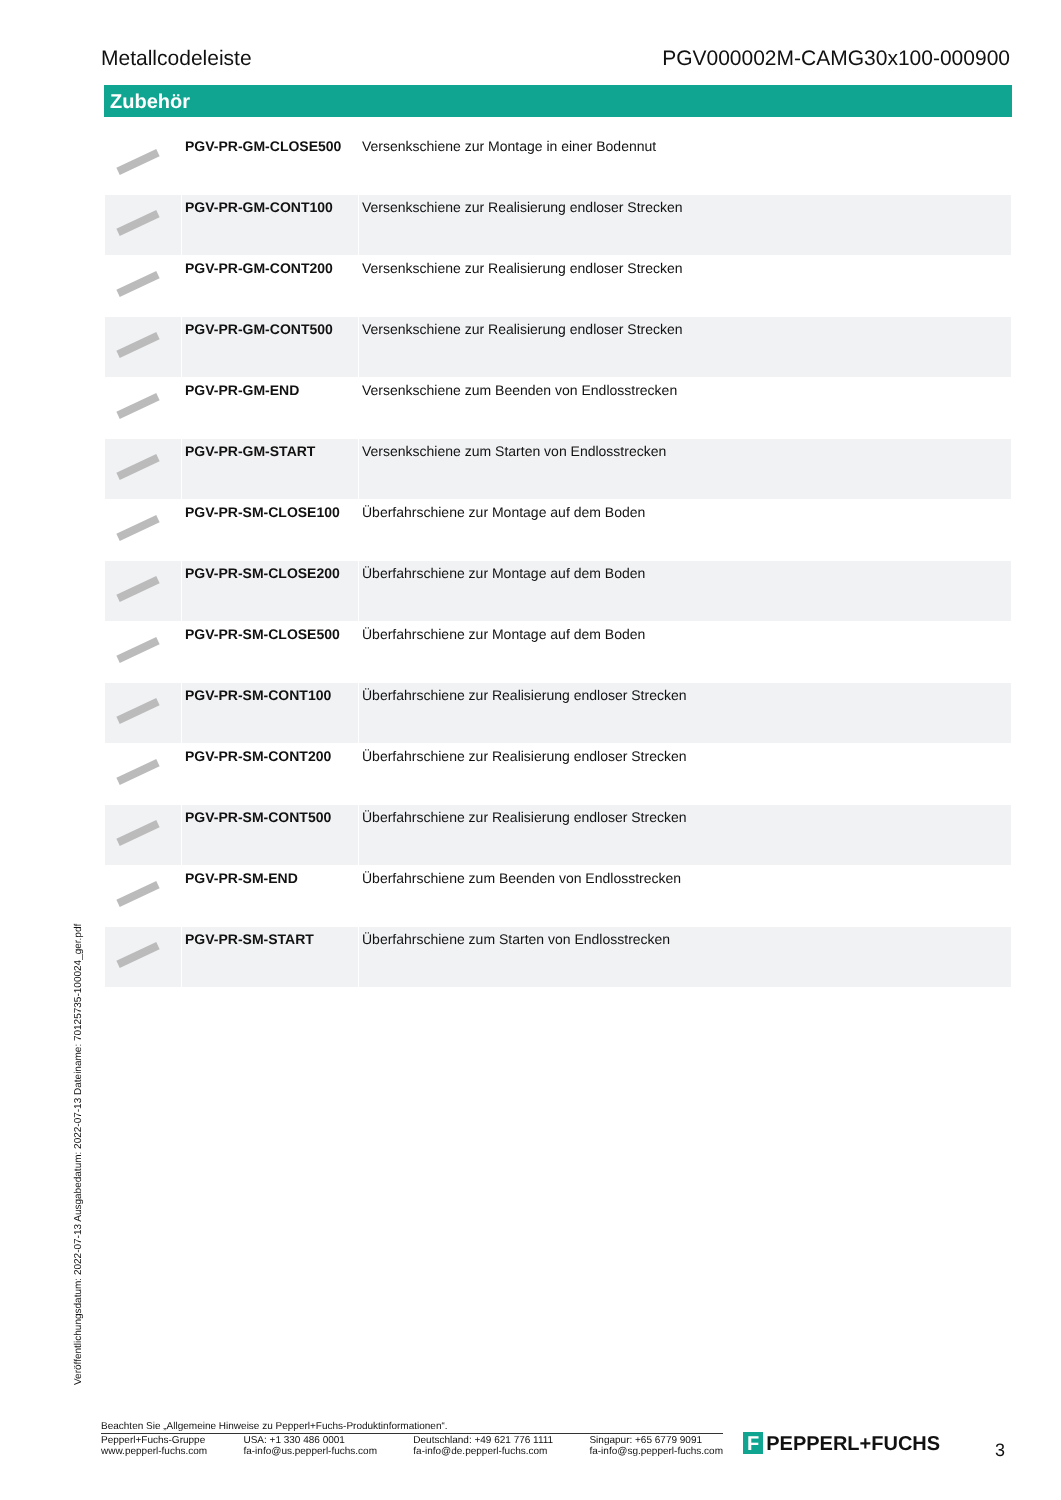Metallcodeleiste PGV000002M-CAMG30x100-000900
Zubehör
| | PGV-PR-GM-CLOSE500 | Versenkschiene zur Montage in einer Bodennut |
| | PGV-PR-GM-CONT100 | Versenkschiene zur Realisierung endloser Strecken |
| | PGV-PR-GM-CONT200 | Versenkschiene zur Realisierung endloser Strecken |
| | PGV-PR-GM-CONT500 | Versenkschiene zur Realisierung endloser Strecken |
| | PGV-PR-GM-END | Versenkschiene zum Beenden von Endlosstrecken |
| | PGV-PR-GM-START | Versenkschiene zum Starten von Endlosstrecken |
| | PGV-PR-SM-CLOSE100 | Überfahrschiene zur Montage auf dem Boden |
| | PGV-PR-SM-CLOSE200 | Überfahrschiene zur Montage auf dem Boden |
| | PGV-PR-SM-CLOSE500 | Überfahrschiene zur Montage auf dem Boden |
| | PGV-PR-SM-CONT100 | Überfahrschiene zur Realisierung endloser Strecken |
| | PGV-PR-SM-CONT200 | Überfahrschiene zur Realisierung endloser Strecken |
| | PGV-PR-SM-CONT500 | Überfahrschiene zur Realisierung endloser Strecken |
| | PGV-PR-SM-END | Überfahrschiene zum Beenden von Endlosstrecken |
| | PGV-PR-SM-START | Überfahrschiene zum Starten von Endlosstrecken |
Veröffentlichungsdatum: 2022-07-13 Ausgabedatum: 2022-07-13 Dateiname: 70125735-100024_ger.pdf
Beachten Sie „Allgemeine Hinweise zu Pepperl+Fuchs-Produktinformationen“.
Pepperl+Fuchs-Gruppe
www.pepperl-fuchs.com
USA: +1 330 486 0001
fa-info@us.pepperl-fuchs.com
Deutschland: +49 621 776 1111
fa-info@de.pepperl-fuchs.com
Singapur: +65 6779 9091
fa-info@sg.pepperl-fuchs.com
F PEPPERL+FUCHS 3